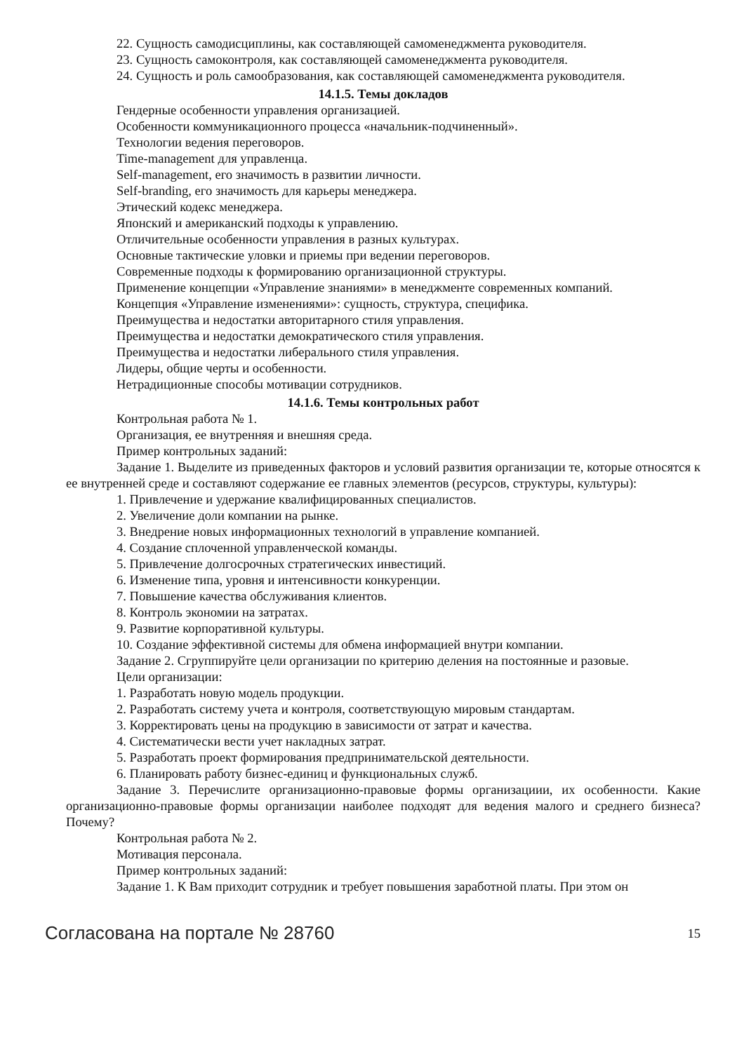22. Сущность самодисциплины, как составляющей самоменеджмента руководителя.
23. Сущность самоконтроля, как составляющей самоменеджмента руководителя.
24. Сущность и роль самообразования, как составляющей самоменеджмента руководителя.
14.1.5. Темы докладов
Гендерные особенности управления организацией.
Особенности коммуникационного процесса «начальник-подчиненный».
Технологии ведения переговоров.
Time-management для управленца.
Self-management, его значимость в развитии личности.
Self-branding, его значимость для карьеры менеджера.
Этический кодекс менеджера.
Японский и американский подходы к управлению.
Отличительные особенности управления в разных культурах.
Основные тактические уловки и приемы при ведении переговоров.
Современные подходы к формированию организационной структуры.
Применение концепции «Управление знаниями» в менеджменте современных компаний.
Концепция «Управление изменениями»: сущность, структура, специфика.
Преимущества и недостатки авторитарного стиля управления.
Преимущества и недостатки демократического стиля управления.
Преимущества и недостатки либерального стиля управления.
Лидеры, общие черты и особенности.
Нетрадиционные способы мотивации сотрудников.
14.1.6. Темы контрольных работ
Контрольная работа № 1.
Организация, ее внутренняя и внешняя среда.
Пример контрольных заданий:
Задание 1. Выделите из приведенных факторов и условий развития организации те, которые относятся к ее внутренней среде и составляют содержание ее главных элементов (ресурсов, структуры, культуры):
1. Привлечение и удержание квалифицированных специалистов.
2. Увеличение доли компании на рынке.
3. Внедрение новых информационных технологий в управление компанией.
4. Создание сплоченной управленческой команды.
5. Привлечение долгосрочных стратегических инвестиций.
6. Изменение типа, уровня и интенсивности конкуренции.
7. Повышение качества обслуживания клиентов.
8. Контроль экономии на затратах.
9. Развитие корпоративной культуры.
10. Создание эффективной системы для обмена информацией внутри компании.
Задание 2. Сгруппируйте цели организации по критерию деления на постоянные и разовые.
Цели организации:
1. Разработать новую модель продукции.
2. Разработать систему учета и контроля, соответствующую мировым стандартам.
3. Корректировать цены на продукцию в зависимости от затрат и качества.
4. Систематически вести учет накладных затрат.
5. Разработать проект формирования предпринимательской деятельности.
6. Планировать работу бизнес-единиц и функциональных служб.
Задание 3. Перечислите организационно-правовые формы организациии, их особенности. Какие организационно-правовые формы организации наиболее подходят для ведения малого и среднего бизнеса? Почему?
Контрольная работа № 2.
Мотивация персонала.
Пример контрольных заданий:
Задание 1. К Вам приходит сотрудник и требует повышения заработной платы. При этом он
Согласована на портале № 28760 15